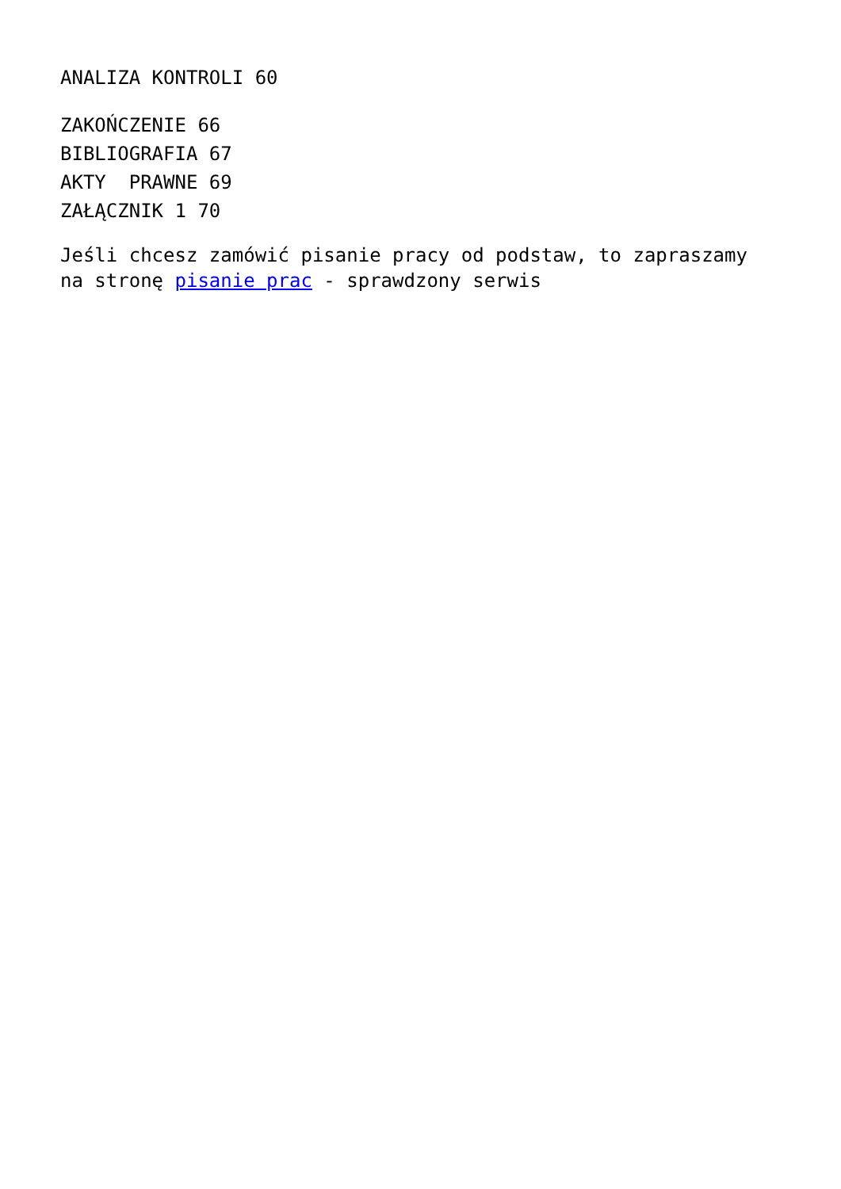ANALIZA KONTROLI 60
ZAKOŃCZENIE 66
BIBLIOGRAFIA 67
AKTY PRAWNE 69
ZAŁĄCZNIK 1 70
Jeśli chcesz zamówić pisanie pracy od podstaw, to zapraszamy na stronę pisanie prac - sprawdzony serwis